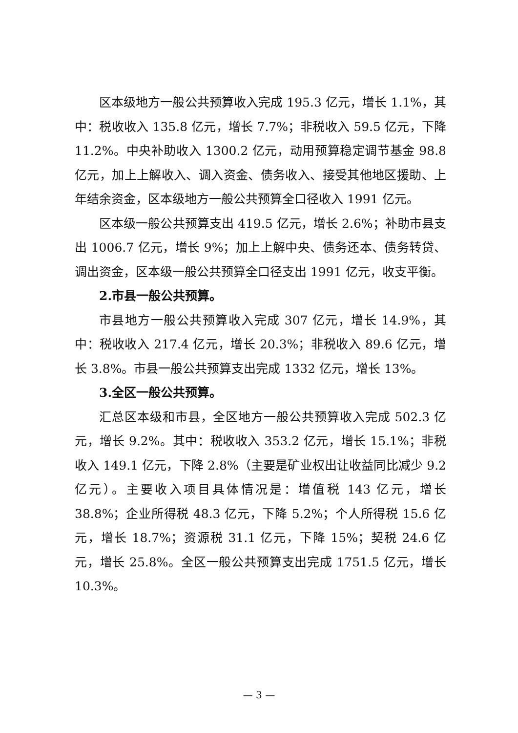区本级地方一般公共预算收入完成 195.3 亿元，增长 1.1%，其中：税收收入 135.8 亿元，增长 7.7%；非税收入 59.5 亿元，下降 11.2%。中央补助收入 1300.2 亿元，动用预算稳定调节基金 98.8 亿元，加上上解收入、调入资金、债务收入、接受其他地区援助、上年结余资金，区本级地方一般公共预算全口径收入 1991 亿元。
区本级一般公共预算支出 419.5 亿元，增长 2.6%；补助市县支出 1006.7 亿元，增长 9%；加上上解中央、债务还本、债务转贷、调出资金，区本级一般公共预算全口径支出 1991 亿元，收支平衡。
2.市县一般公共预算。
市县地方一般公共预算收入完成 307 亿元，增长 14.9%，其中：税收收入 217.4 亿元，增长 20.3%；非税收入 89.6 亿元，增长 3.8%。市县一般公共预算支出完成 1332 亿元，增长 13%。
3.全区一般公共预算。
汇总区本级和市县，全区地方一般公共预算收入完成 502.3 亿元，增长 9.2%。其中：税收收入 353.2 亿元，增长 15.1%；非税收入 149.1 亿元，下降 2.8%（主要是矿业权出让收益同比减少 9.2 亿元）。主要收入项目具体情况是：增值税 143 亿元，增长 38.8%；企业所得税 48.3 亿元，下降 5.2%；个人所得税 15.6 亿元，增长 18.7%；资源税 31.1 亿元，下降 15%；契税 24.6 亿元，增长 25.8%。全区一般公共预算支出完成 1751.5 亿元，增长 10.3%。
— 3 —